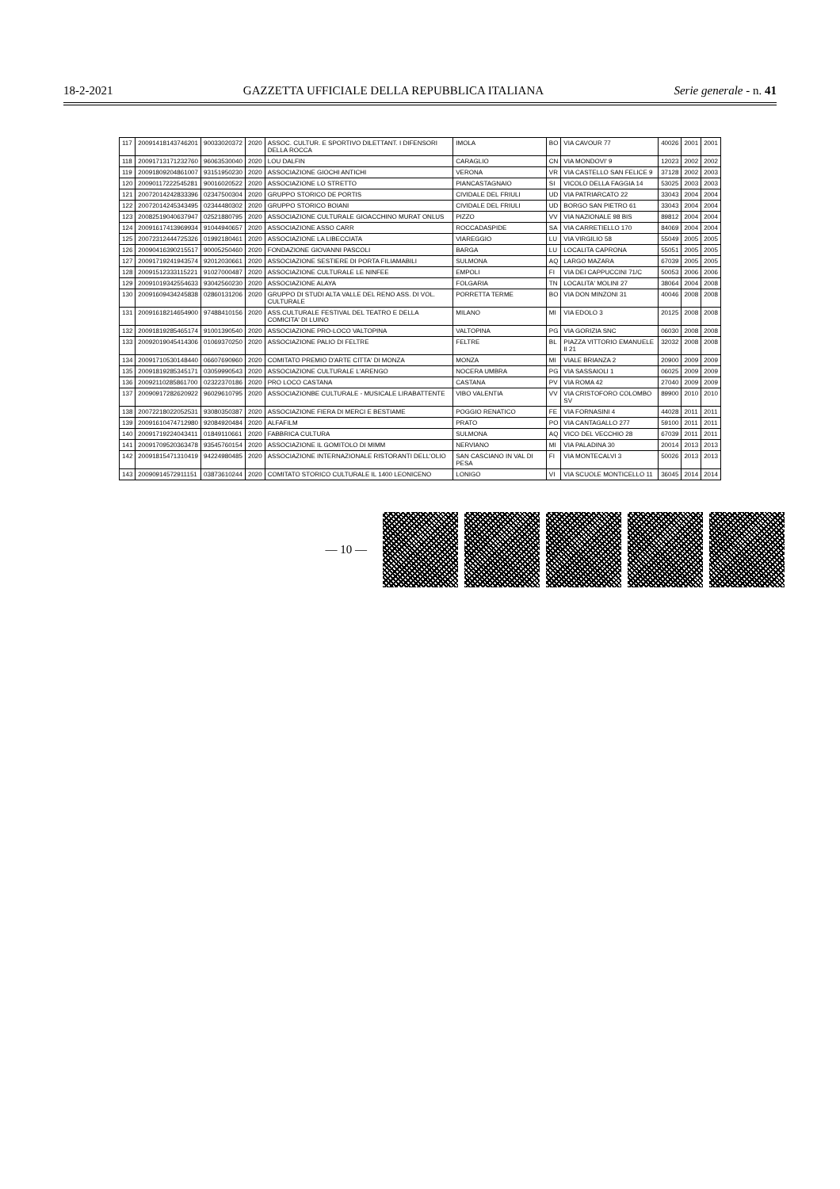18-2-2021 GAZZETTA UFFICIALE DELLA REPUBBLICA ITALIANA Serie generale - n. 41
| 117 | 20091418143746201 | 90033020372 | 2020 | ASSOC. CULTUR. E SPORTIVO DILETTANT. I DIFENSORI DELLA ROCCA | IMOLA | BO | VIA CAVOUR 77 | 40026 | 2001 | 2001 |
| 118 | 20091713171232760 | 96063530040 | 2020 | LOU DALFIN | CARAGLIO | CN | VIA MONDOVI' 9 | 12023 | 2002 | 2002 |
| 119 | 20091809204861007 | 93151950230 | 2020 | ASSOCIAZIONE GIOCHI ANTICHI | VERONA | VR | VIA CASTELLO SAN FELICE 9 | 37128 | 2002 | 2003 |
| 120 | 20090117222545281 | 90016020522 | 2020 | ASSOCIAZIONE LO STRETTO | PIANCASTAGNAIO | SI | VICOLO DELLA FAGGIA 14 | 53025 | 2003 | 2003 |
| 121 | 20072014242833396 | 02347500304 | 2020 | GRUPPO STORICO DE PORTIS | CIVIDALE DEL FRIULI | UD | VIA PATRIARCATO 22 | 33043 | 2004 | 2004 |
| 122 | 20072014245343495 | 02344480302 | 2020 | GRUPPO STORICO BOIANI | CIVIDALE DEL FRIULI | UD | BORGO SAN PIETRO 61 | 33043 | 2004 | 2004 |
| 123 | 20082519040637947 | 02521880795 | 2020 | ASSOCIAZIONE CULTURALE GIOACCHINO MURAT ONLUS | PIZZO | VV | VIA NAZIONALE 98 BIS | 89812 | 2004 | 2004 |
| 124 | 20091617413969934 | 91044940657 | 2020 | ASSOCIAZIONE ASSO CARR | ROCCADASPIDE | SA | VIA CARRETIELLO 170 | 84069 | 2004 | 2004 |
| 125 | 20072312444725326 | 01992180461 | 2020 | ASSOCIAZIONE LA LIBECCIATA | VIAREGGIO | LU | VIA VIRGILIO 58 | 55049 | 2005 | 2005 |
| 126 | 20090416390215517 | 90005250460 | 2020 | FONDAZIONE GIOVANNI PASCOLI | BARGA | LU | LOCALITA CAPRONA | 55051 | 2005 | 2005 |
| 127 | 20091719241943574 | 92012030661 | 2020 | ASSOCIAZIONE SESTIERE DI PORTA FILIAMABILI | SULMONA | AQ | LARGO MAZARA | 67039 | 2005 | 2005 |
| 128 | 20091512333115221 | 91027000487 | 2020 | ASSOCIAZIONE CULTURALE LE NINFEE | EMPOLI | FI | VIA DEI CAPPUCCINI 71/C | 50053 | 2006 | 2006 |
| 129 | 20091019342554633 | 93042560230 | 2020 | ASSOCIAZIONE ALAYA | FOLGARIA | TN | LOCALITA' MOLINI 27 | 38064 | 2004 | 2008 |
| 130 | 20091609434245838 | 02860131206 | 2020 | GRUPPO DI STUDI ALTA VALLE DEL RENO ASS. DI VOL. CULTURALE | PORRETTA TERME | BO | VIA DON MINZONI 31 | 40046 | 2008 | 2008 |
| 131 | 20091618214654900 | 97488410156 | 2020 | ASS.CULTURALE FESTIVAL DEL TEATRO E DELLA COMICITA' DI LUINO | MILANO | MI | VIA EDOLO 3 | 20125 | 2008 | 2008 |
| 132 | 20091819285465174 | 91001390540 | 2020 | ASSOCIAZIONE PRO-LOCO VALTOPINA | VALTOPINA | PG | VIA GORIZIA SNC | 06030 | 2008 | 2008 |
| 133 | 20092019045414306 | 01069370250 | 2020 | ASSOCIAZIONE PALIO DI FELTRE | FELTRE | BL | PIAZZA VITTORIO EMANUELE II 21 | 32032 | 2008 | 2008 |
| 134 | 20091710530148440 | 06607690960 | 2020 | COMITATO PREMIO D'ARTE CITTA' DI MONZA | MONZA | MI | VIALE BRIANZA 2 | 20900 | 2009 | 2009 |
| 135 | 20091819285345171 | 03059990543 | 2020 | ASSOCIAZIONE CULTURALE L'ARENGO | NOCERA UMBRA | PG | VIA SASSAIOLI 1 | 06025 | 2009 | 2009 |
| 136 | 20092110285861700 | 02322370186 | 2020 | PRO LOCO CASTANA | CASTANA | PV | VIA ROMA 42 | 27040 | 2009 | 2009 |
| 137 | 20090917282620922 | 96029610795 | 2020 | ASSOCIAZIONBE CULTURALE - MUSICALE LIRABATTENTE | VIBO VALENTIA | VV | VIA CRISTOFORO COLOMBO SV | 89900 | 2010 | 2010 |
| 138 | 20072218022052531 | 93080350387 | 2020 | ASSOCIAZIONE FIERA DI MERCI E BESTIAME | POGGIO RENATICO | FE | VIA FORNASINI 4 | 44028 | 2011 | 2011 |
| 139 | 20091610474712980 | 92084920484 | 2020 | ALFAFILM | PRATO | PO | VIA CANTAGALLO 277 | 59100 | 2011 | 2011 |
| 140 | 20091719224043411 | 01849110661 | 2020 | FABBRICA CULTURA | SULMONA | AQ | VICO DEL VECCHIO 28 | 67039 | 2011 | 2011 |
| 141 | 20091709520363478 | 93545760154 | 2020 | ASSOCIAZIONE IL GOMITOLO DI MIMM | NERVIANO | MI | VIA PALADINA 30 | 20014 | 2013 | 2013 |
| 142 | 20091815471310419 | 94224980485 | 2020 | ASSOCIAZIONE INTERNAZIONALE RISTORANTI DELL'OLIO | SAN CASCIANO IN VAL DI PESA | FI | VIA MONTECALVI 3 | 50026 | 2013 | 2013 |
| 143 | 20090914572911151 | 03873610244 | 2020 | COMITATO STORICO CULTURALE IL 1400 LEONICENO | LONIGO | VI | VIA SCUOLE MONTICELLO 11 | 36045 | 2014 | 2014 |
— 10 —